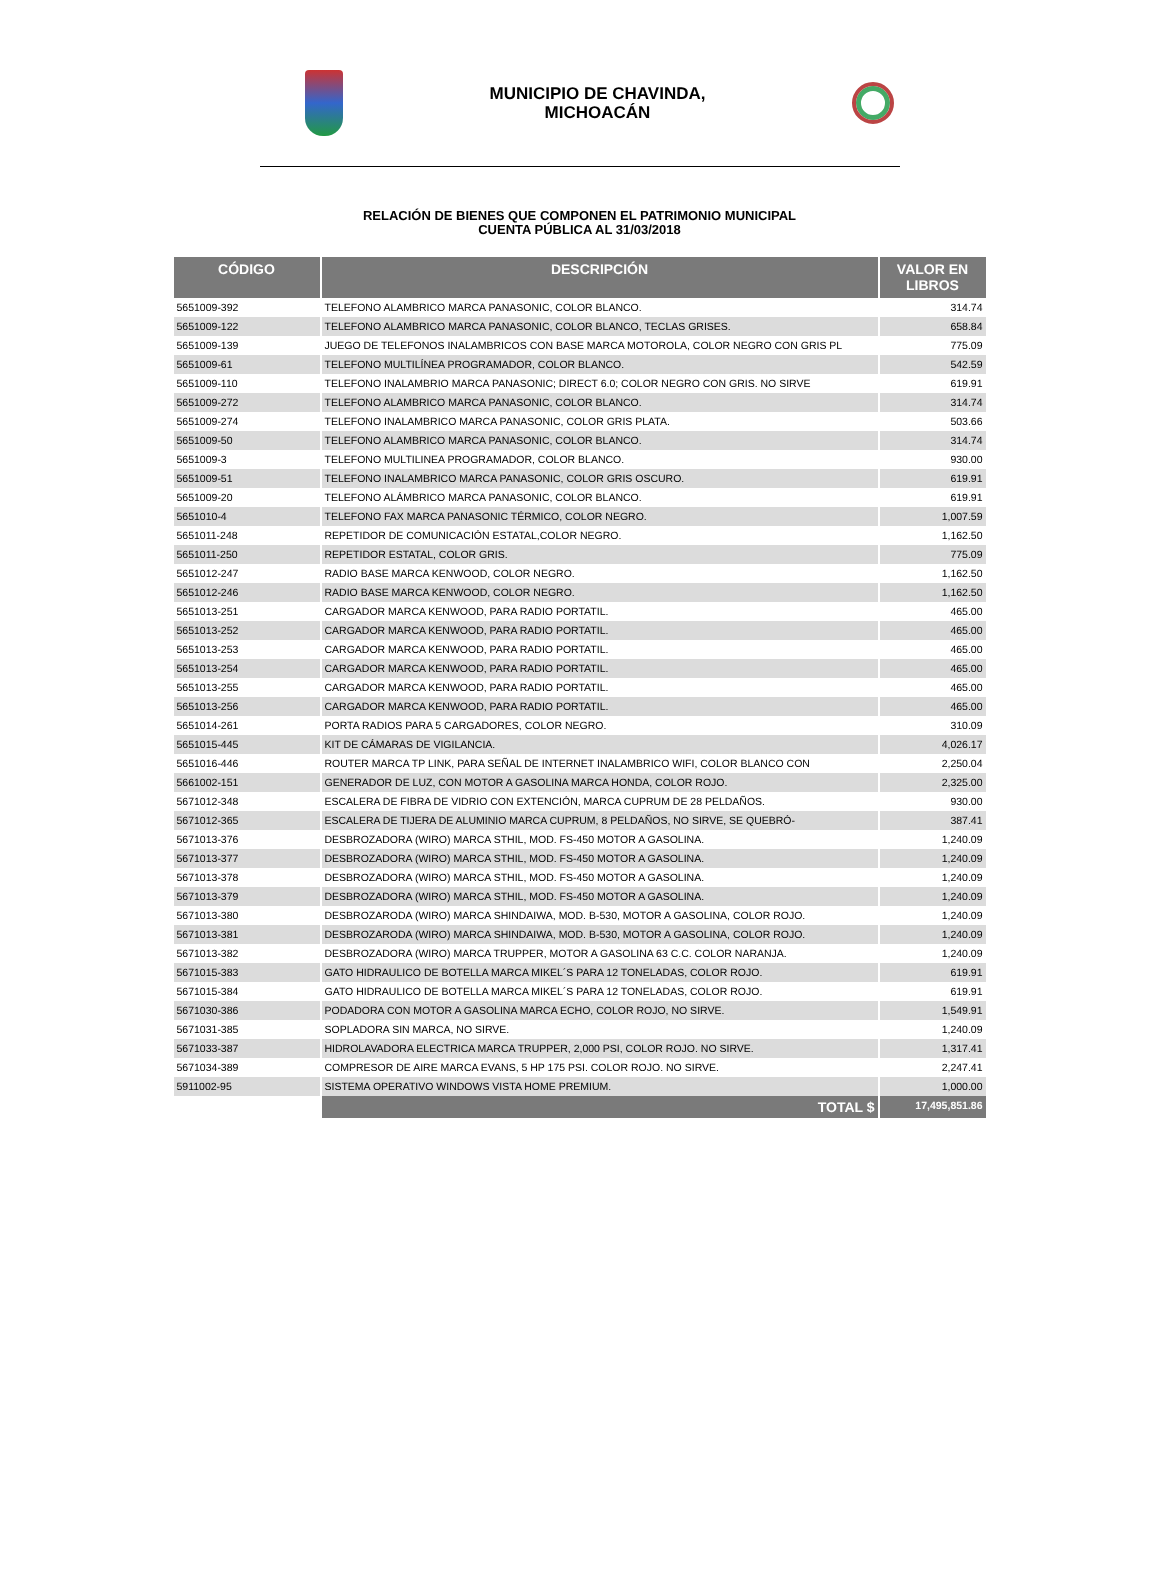MUNICIPIO DE CHAVINDA,
MICHOACÁN
RELACIÓN DE BIENES QUE COMPONEN EL PATRIMONIO MUNICIPAL
CUENTA PÚBLICA AL 31/03/2018
| CÓDIGO | DESCRIPCIÓN | VALOR EN LIBROS |
| --- | --- | --- |
| 5651009-392 | TELEFONO ALAMBRICO MARCA PANASONIC, COLOR BLANCO. | 314.74 |
| 5651009-122 | TELEFONO ALAMBRICO MARCA PANASONIC, COLOR BLANCO, TECLAS GRISES. | 658.84 |
| 5651009-139 | JUEGO DE TELEFONOS INALAMBRICOS CON BASE MARCA MOTOROLA, COLOR NEGRO CON GRIS PL | 775.09 |
| 5651009-61 | TELEFONO MULTILÍNEA PROGRAMADOR, COLOR BLANCO. | 542.59 |
| 5651009-110 | TELEFONO INALAMBRIO MARCA PANASONIC; DIRECT 6.0; COLOR NEGRO CON GRIS. NO SIRVE | 619.91 |
| 5651009-272 | TELEFONO ALAMBRICO MARCA PANASONIC, COLOR BLANCO. | 314.74 |
| 5651009-274 | TELEFONO INALAMBRICO MARCA PANASONIC, COLOR GRIS PLATA. | 503.66 |
| 5651009-50 | TELEFONO ALAMBRICO MARCA PANASONIC, COLOR BLANCO. | 314.74 |
| 5651009-3 | TELEFONO MULTILINEA PROGRAMADOR, COLOR BLANCO. | 930.00 |
| 5651009-51 | TELEFONO INALAMBRICO MARCA PANASONIC, COLOR GRIS OSCURO. | 619.91 |
| 5651009-20 | TELEFONO ALÁMBRICO MARCA PANASONIC, COLOR BLANCO. | 619.91 |
| 5651010-4 | TELEFONO FAX MARCA PANASONIC TÉRMICO, COLOR NEGRO. | 1,007.59 |
| 5651011-248 | REPETIDOR DE COMUNICACIÓN ESTATAL,COLOR NEGRO. | 1,162.50 |
| 5651011-250 | REPETIDOR ESTATAL, COLOR GRIS. | 775.09 |
| 5651012-247 | RADIO BASE MARCA KENWOOD, COLOR NEGRO. | 1,162.50 |
| 5651012-246 | RADIO BASE MARCA KENWOOD, COLOR NEGRO. | 1,162.50 |
| 5651013-251 | CARGADOR MARCA KENWOOD, PARA RADIO PORTATIL. | 465.00 |
| 5651013-252 | CARGADOR MARCA KENWOOD, PARA RADIO PORTATIL. | 465.00 |
| 5651013-253 | CARGADOR MARCA KENWOOD, PARA RADIO PORTATIL. | 465.00 |
| 5651013-254 | CARGADOR MARCA KENWOOD, PARA RADIO PORTATIL. | 465.00 |
| 5651013-255 | CARGADOR MARCA KENWOOD, PARA RADIO PORTATIL. | 465.00 |
| 5651013-256 | CARGADOR MARCA KENWOOD, PARA RADIO PORTATIL. | 465.00 |
| 5651014-261 | PORTA RADIOS PARA 5 CARGADORES, COLOR NEGRO. | 310.09 |
| 5651015-445 | KIT DE CÁMARAS DE VIGILANCIA. | 4,026.17 |
| 5651016-446 | ROUTER MARCA TP LINK, PARA SEÑAL DE INTERNET INALAMBRICO WIFI, COLOR BLANCO CON | 2,250.04 |
| 5661002-151 | GENERADOR DE LUZ, CON MOTOR A GASOLINA MARCA HONDA, COLOR ROJO. | 2,325.00 |
| 5671012-348 | ESCALERA DE FIBRA DE VIDRIO CON EXTENCIÓN, MARCA CUPRUM DE 28 PELDAÑOS. | 930.00 |
| 5671012-365 | ESCALERA DE TIJERA DE ALUMINIO MARCA CUPRUM, 8 PELDAÑOS, NO SIRVE, SE QUEBRÓ- | 387.41 |
| 5671013-376 | DESBROZADORA (WIRO) MARCA STHIL, MOD. FS-450 MOTOR A GASOLINA. | 1,240.09 |
| 5671013-377 | DESBROZADORA (WIRO) MARCA STHIL, MOD. FS-450 MOTOR A GASOLINA. | 1,240.09 |
| 5671013-378 | DESBROZADORA (WIRO) MARCA STHIL, MOD. FS-450 MOTOR A GASOLINA. | 1,240.09 |
| 5671013-379 | DESBROZADORA (WIRO) MARCA STHIL, MOD. FS-450 MOTOR A GASOLINA. | 1,240.09 |
| 5671013-380 | DESBROZARODA (WIRO) MARCA SHINDAIWA, MOD. B-530, MOTOR A GASOLINA, COLOR ROJO. | 1,240.09 |
| 5671013-381 | DESBROZARODA (WIRO) MARCA SHINDAIWA, MOD. B-530, MOTOR A GASOLINA, COLOR ROJO. | 1,240.09 |
| 5671013-382 | DESBROZADORA (WIRO) MARCA TRUPPER, MOTOR A GASOLINA 63 C.C. COLOR NARANJA. | 1,240.09 |
| 5671015-383 | GATO HIDRAULICO DE BOTELLA MARCA MIKEL´S PARA 12 TONELADAS, COLOR ROJO. | 619.91 |
| 5671015-384 | GATO HIDRAULICO DE BOTELLA MARCA MIKEL´S PARA 12 TONELADAS, COLOR ROJO. | 619.91 |
| 5671030-386 | PODADORA CON MOTOR A GASOLINA MARCA ECHO, COLOR ROJO, NO SIRVE. | 1,549.91 |
| 5671031-385 | SOPLADORA SIN MARCA, NO SIRVE. | 1,240.09 |
| 5671033-387 | HIDROLAVADORA ELECTRICA MARCA TRUPPER, 2,000 PSI, COLOR ROJO. NO SIRVE. | 1,317.41 |
| 5671034-389 | COMPRESOR DE AIRE MARCA EVANS, 5 HP 175 PSI. COLOR ROJO. NO SIRVE. | 2,247.41 |
| 5911002-95 | SISTEMA OPERATIVO WINDOWS VISTA HOME PREMIUM. | 1,000.00 |
| | TOTAL $ | 17,495,851.86 |